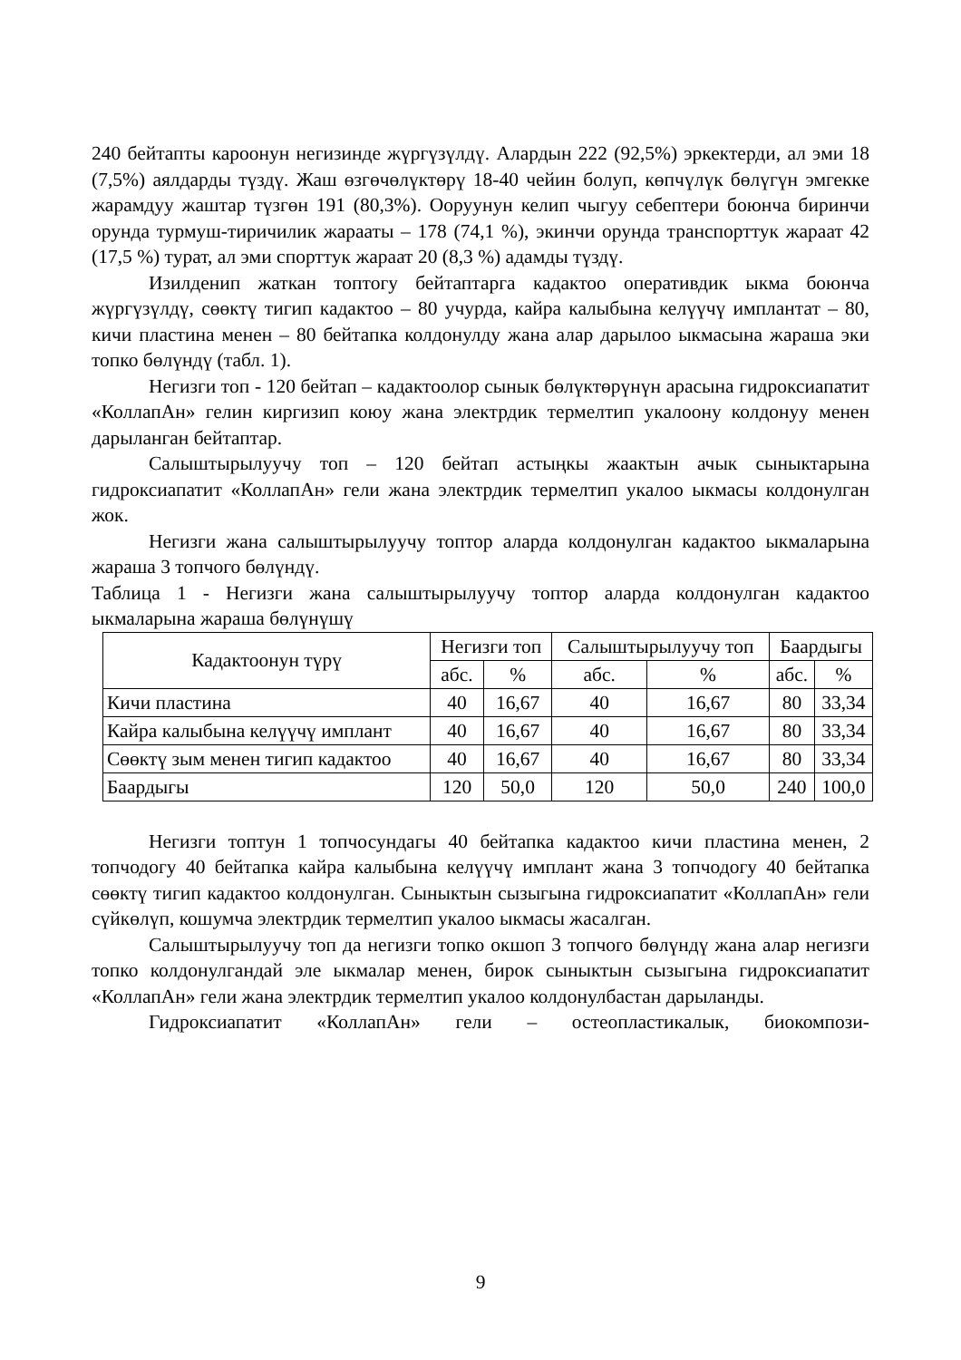240 бейтапты кароонун негизинде жүргүзүлдү. Алардын 222 (92,5%) эркектерди, ал эми 18 (7,5%) аялдарды түздү. Жаш өзгөчөлүктөрү 18-40 чейин болуп, көпчүлүк бөлүгүн эмгекке жарамдуу жаштар түзгөн 191 (80,3%). Ооруунун келип чыгуу себептери боюнча биринчи орунда турмуш-тиричилик жарааты – 178 (74,1 %), экинчи орунда транспорттук жараат 42 (17,5 %) турат, ал эми спорттук жараат 20 (8,3 %) адамды түздү.
Изилденип жаткан топтогу бейтаптарга кадактоо оперативдик ыкма боюнча жүргүзүлдү, сөөктү тигип кадактоо – 80 учурда, кайра калыбына келүүчү имплантат – 80, кичи пластина менен – 80 бейтапка колдонулду жана алар дарылоо ыкмасына жараша эки топко бөлүндү (табл. 1).
Негизги топ - 120 бейтап – кадактоолор сынык бөлүктөрүнүн арасына гидроксиапатит «КоллапАн» гелин киргизип коюу жана электрдик термелтип укалоону колдонуу менен дарыланган бейтаптар.
Салыштырылуучу топ – 120 бейтап астыңкы жаактын ачык сыныктарына гидроксиапатит «КоллапАн» гели жана электрдик термелтип укалоо ыкмасы колдонулган жок.
Негизги жана салыштырылуучу топтор аларда колдонулган кадактоо ыкмаларына жараша 3 топчого бөлүндү.
Таблица 1 - Негизги жана салыштырылуучу топтор аларда колдонулган кадактоо ыкмаларына жараша бөлүнүшү
| Кадактоонун түрү | Негизги топ | | Салыштырылуучу топ | | Баардыгы | |
| --- | --- | --- | --- | --- | --- | --- |
| | абс. | % | абс. | % | абс. | % |
| Кичи пластина | 40 | 16,67 | 40 | 16,67 | 80 | 33,34 |
| Кайра калыбына келүүчү имплант | 40 | 16,67 | 40 | 16,67 | 80 | 33,34 |
| Сөөктү зым менен тигип кадактоо | 40 | 16,67 | 40 | 16,67 | 80 | 33,34 |
| Баардыгы | 120 | 50,0 | 120 | 50,0 | 240 | 100,0 |
Негизги топтун 1 топчосундагы 40 бейтапка кадактоо кичи пластина менен, 2 топчодогу 40 бейтапка кайра калыбына келүүчү имплант жана 3 топчодогу 40 бейтапка сөөктү тигип кадактоо колдонулган. Сыныктын сызыгына гидроксиапатит «КоллапАн» гели сүйкөлүп, кошумча электрдик термелтип укалоо ыкмасы жасалган.
Салыштырылуучу топ да негизги топко окшоп 3 топчого бөлүндү жана алар негизги топко колдонулгандай эле ыкмалар менен, бирок сыныктын сызыгына гидроксиапатит «КоллапАн» гели жана электрдик термелтип укалоо колдонулбастан дарыланды.
Гидроксиапатит «КоллапАн» гели – остеопластикалык, биокомпози-
9